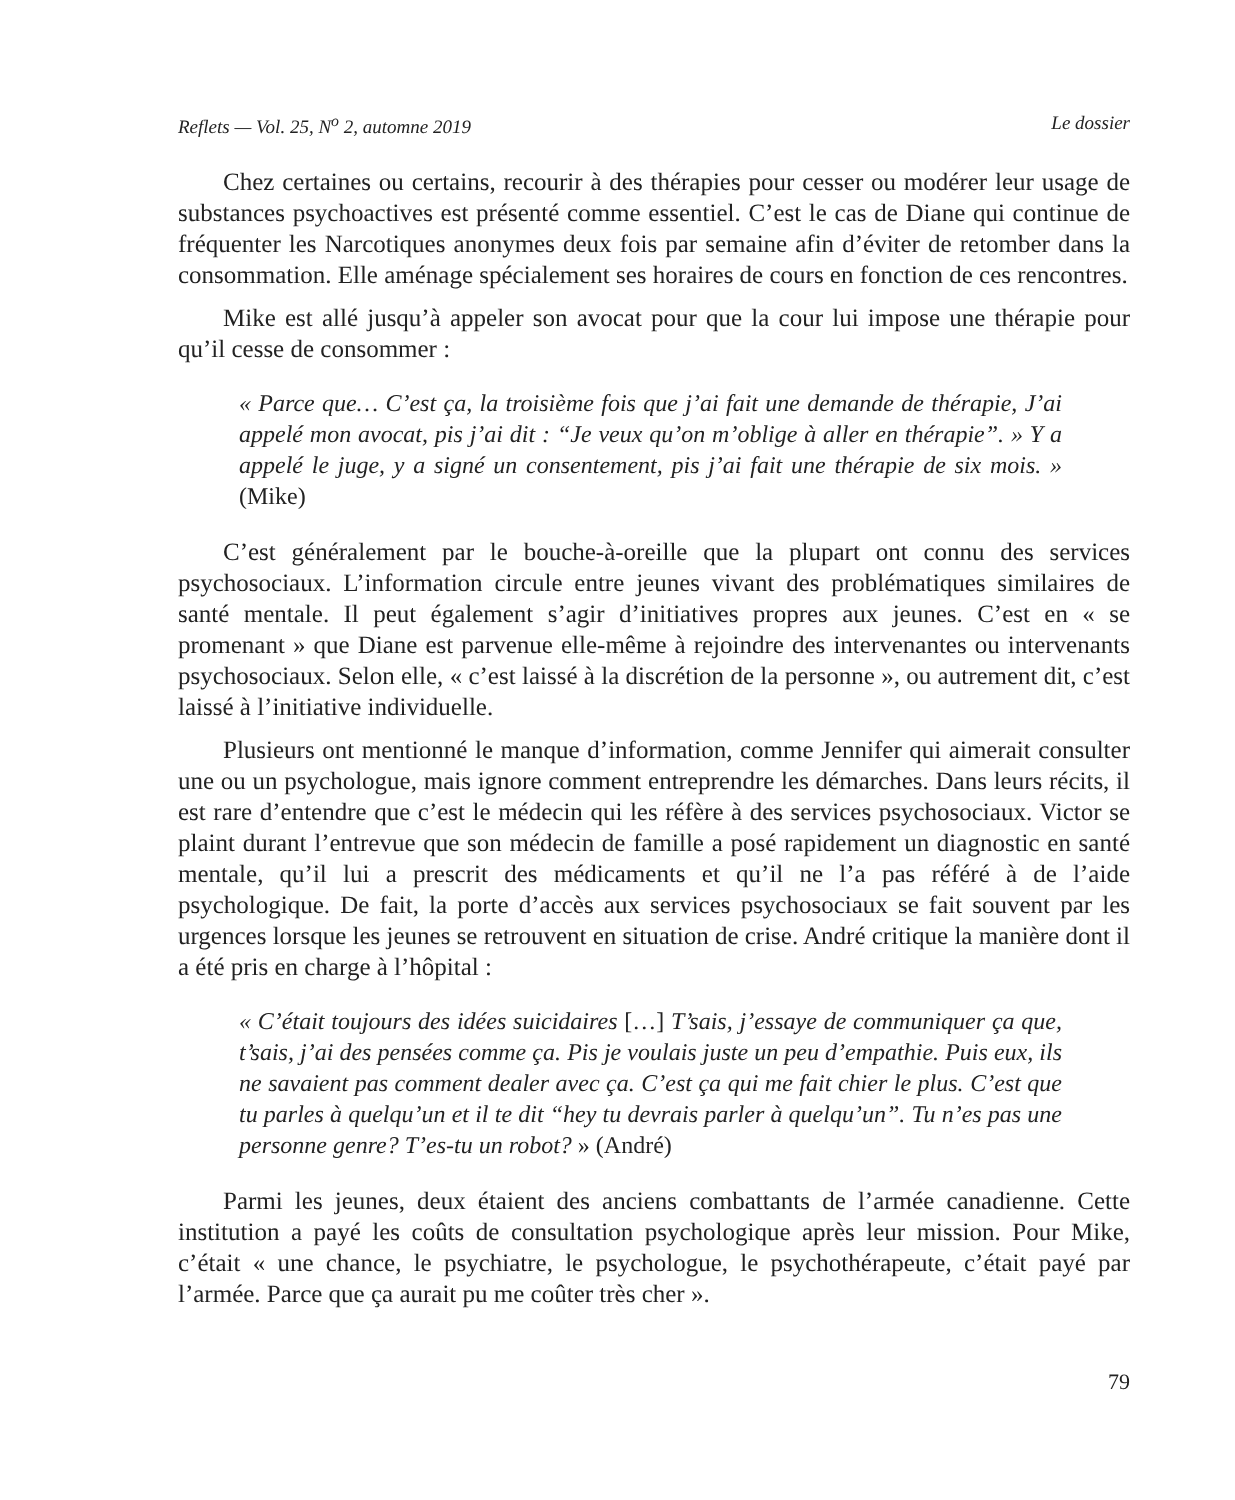Reflets — Vol. 25, N<sup>o</sup> 2, automne 2019 Le dossier
Chez certaines ou certains, recourir à des thérapies pour cesser ou modérer leur usage de substances psychoactives est présenté comme essentiel. C’est le cas de Diane qui continue de fréquenter les Narcotiques anonymes deux fois par semaine afin d’éviter de retomber dans la consommation. Elle aménage spécialement ses horaires de cours en fonction de ces rencontres.
Mike est allé jusqu’à appeler son avocat pour que la cour lui impose une thérapie pour qu’il cesse de consommer :
« Parce que… C’est ça, la troisième fois que j’ai fait une demande de thérapie, J’ai appelé mon avocat, pis j’ai dit : “Je veux qu’on m’oblige à aller en thérapie”. » Y a appelé le juge, y a signé un consentement, pis j’ai fait une thérapie de six mois. » (Mike)
C’est généralement par le bouche-à-oreille que la plupart ont connu des services psychosociaux. L’information circule entre jeunes vivant des problématiques similaires de santé mentale. Il peut également s’agir d’initiatives propres aux jeunes. C’est en « se promenant » que Diane est parvenue elle-même à rejoindre des intervenantes ou intervenants psychosociaux. Selon elle, « c’est laissé à la discrétion de la personne », ou autrement dit, c’est laissé à l’initiative individuelle.
Plusieurs ont mentionné le manque d’information, comme Jennifer qui aimerait consulter une ou un psychologue, mais ignore comment entreprendre les démarches. Dans leurs récits, il est rare d’entendre que c’est le médecin qui les réfère à des services psychosociaux. Victor se plaint durant l’entrevue que son médecin de famille a posé rapidement un diagnostic en santé mentale, qu’il lui a prescrit des médicaments et qu’il ne l’a pas référé à de l’aide psychologique. De fait, la porte d’accès aux services psychosociaux se fait souvent par les urgences lorsque les jeunes se retrouvent en situation de crise. André critique la manière dont il a été pris en charge à l’hôpital :
« C’était toujours des idées suicidaires […] T’sais, j’essaye de communiquer ça que, t’sais, j’ai des pensées comme ça. Pis je voulais juste un peu d’empathie. Puis eux, ils ne savaient pas comment dealer avec ça. C’est ça qui me fait chier le plus. C’est que tu parles à quelqu’un et il te dit “hey tu devrais parler à quelqu’un”. Tu n’es pas une personne genre? T’es-tu un robot? » (André)
Parmi les jeunes, deux étaient des anciens combattants de l’armée canadienne. Cette institution a payé les coûts de consultation psychologique après leur mission. Pour Mike, c’était « une chance, le psychiatre, le psychologue, le psychothérapeute, c’était payé par l’armée. Parce que ça aurait pu me coûter très cher ».
79